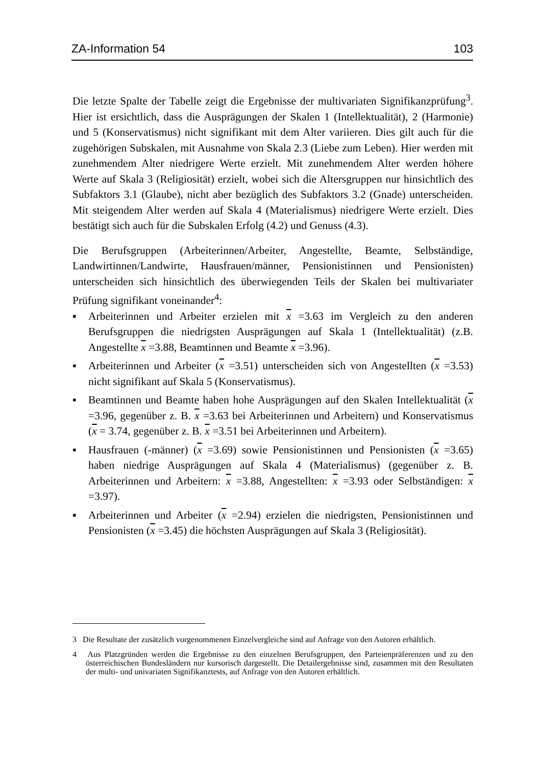ZA-Information 54 103
Die letzte Spalte der Tabelle zeigt die Ergebnisse der multivariaten Signifikanzprü­fung<sup>3</sup>. Hier ist ersichtlich, dass die Ausprägungen der Skalen 1 (Intellektualität), 2 (Harmonie) und 5 (Konservatismus) nicht signifikant mit dem Alter variieren. Dies gilt auch für die zugehörigen Subskalen, mit Ausnahme von Skala 2.3 (Liebe zum Leben). Hier werden mit zunehmendem Alter niedrigere Werte erzielt. Mit zuneh­mendem Alter werden höhere Werte auf Skala 3 (Religiosität) erzielt, wobei sich die Altersgruppen nur hinsichtlich des Subfaktors 3.1 (Glaube), nicht aber bezüglich des Subfaktors 3.2 (Gnade) unterscheiden. Mit steigendem Alter werden auf Skala 4 (Materialismus) niedrigere Werte erzielt. Dies bestätigt sich auch für die Subskalen Erfolg (4.2) und Genuss (4.3).
Die Berufsgruppen (Arbeiterinnen/Arbeiter, Angestellte, Beamte, Selbständige, Landwirtinnen/Landwirte, Hausfrauen/männer, Pensionistinnen und Pensionisten) unterscheiden sich hinsichtlich des überwiegenden Teils der Skalen bei multivaria­ter Prüfung signifikant voneinander<sup>4</sup>:
▪ Arbeiterinnen und Arbeiter erzielen mit x =3.63 im Vergleich zu den anderen Berufsgruppen die niedrigsten Ausprägungen auf Skala 1 (Intellektualität) (z.B. Angestellte x =3.88, Beamtinnen und Beamte x =3.96).
▪ Arbeiterinnen und Arbeiter (x =3.51) unterscheiden sich von Angestellten (x =3.53) nicht signifikant auf Skala 5 (Konservatismus).
▪ Beamtinnen und Beamte haben hohe Ausprägungen auf den Skalen Intellektuali­tät (x =3.96, gegenüber z. B. x =3.63 bei Arbeiterinnen und Arbeitern) und Konservatismus (x = 3.74, gegenüber z. B. x =3.51 bei Arbeiterinnen und Ar­beitern).
▪ Hausfrauen (-männer) (x =3.69) sowie Pensionistinnen und Pensionisten (x =3.65) haben niedrige Ausprägungen auf Skala 4 (Materialismus) (gegenüber z. B. Arbeiterinnen und Arbeitern: x =3.88, Angestellten: x =3.93 oder Selb­ständigen: x =3.97).
▪ Arbeiterinnen und Arbeiter (x =2.94) erzielen die niedrigsten, Pensionistinnen und Pensionisten (x =3.45) die höchsten Ausprägungen auf Skala 3 (Religiosität).
3 Die Resultate der zusätzlich vorgenommenen Einzelvergleiche sind auf Anfrage von den Auto­ren erhältlich.
4 Aus Platzgründen werden die Ergebnisse zu den einzelnen Berufsgruppen, den Parteienpräfe­renzen und zu den österreichischen Bundesländern nur kursorisch dargestellt. Die Detailergeb­nisse sind, zusammen mit den Resultaten der multi- und univariaten Signifikanztests, auf An­frage von den Autoren erhältlich.